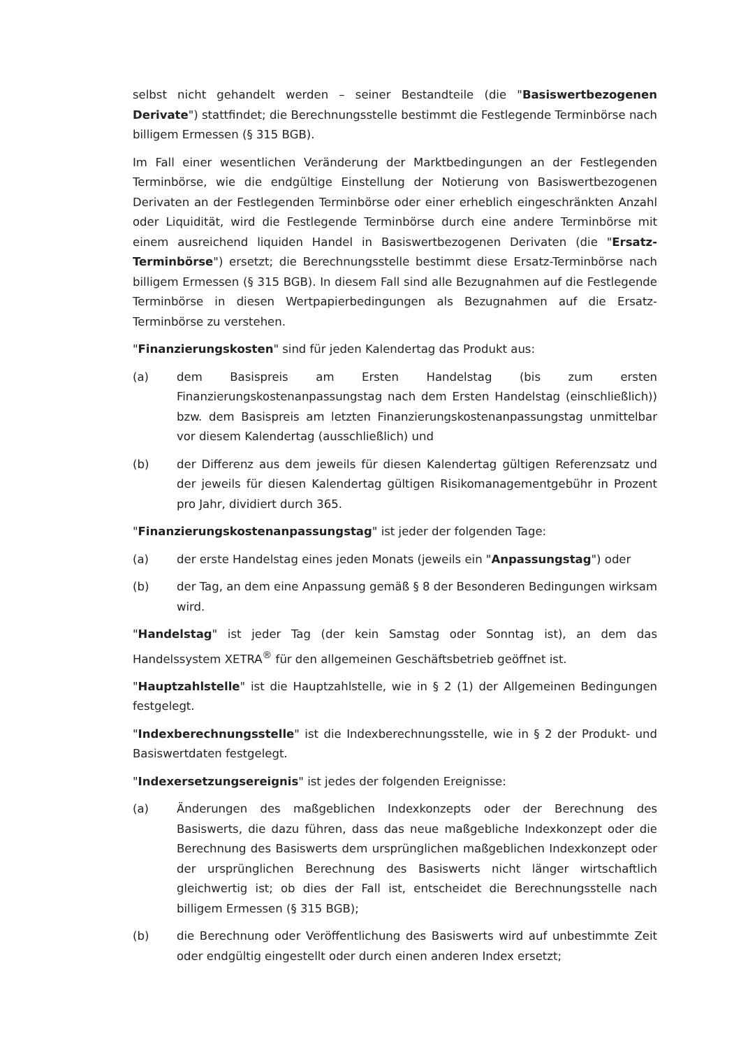selbst nicht gehandelt werden – seiner Bestandteile (die "Basiswertbezogenen Derivate") stattfindet; die Berechnungsstelle bestimmt die Festlegende Terminbörse nach billigem Ermessen (§ 315 BGB).
Im Fall einer wesentlichen Veränderung der Marktbedingungen an der Festlegenden Terminbörse, wie die endgültige Einstellung der Notierung von Basiswertbezogenen Derivaten an der Festlegenden Terminbörse oder einer erheblich eingeschränkten Anzahl oder Liquidität, wird die Festlegende Terminbörse durch eine andere Terminbörse mit einem ausreichend liquiden Handel in Basiswertbezogenen Derivaten (die "Ersatz-Terminbörse") ersetzt; die Berechnungsstelle bestimmt diese Ersatz-Terminbörse nach billigem Ermessen (§ 315 BGB). In diesem Fall sind alle Bezugnahmen auf die Festlegende Terminbörse in diesen Wertpapierbedingungen als Bezugnahmen auf die Ersatz-Terminbörse zu verstehen.
"Finanzierungskosten" sind für jeden Kalendertag das Produkt aus:
(a) dem Basispreis am Ersten Handelstag (bis zum ersten Finanzierungskostenanpassungstag nach dem Ersten Handelstag (einschließlich)) bzw. dem Basispreis am letzten Finanzierungskostenanpassungstag unmittelbar vor diesem Kalendertag (ausschließlich) und
(b) der Differenz aus dem jeweils für diesen Kalendertag gültigen Referenzsatz und der jeweils für diesen Kalendertag gültigen Risikomanagementgebühr in Prozent pro Jahr, dividiert durch 365.
"Finanzierungskostenanpassungstag" ist jeder der folgenden Tage:
(a) der erste Handelstag eines jeden Monats (jeweils ein "Anpassungstag") oder
(b) der Tag, an dem eine Anpassung gemäß § 8 der Besonderen Bedingungen wirksam wird.
"Handelstag" ist jeder Tag (der kein Samstag oder Sonntag ist), an dem das Handelssystem XETRA<sup>®</sup> für den allgemeinen Geschäftsbetrieb geöffnet ist.
"Hauptzahlstelle" ist die Hauptzahlstelle, wie in § 2 (1) der Allgemeinen Bedingungen festgelegt.
"Indexberechnungsstelle" ist die Indexberechnungsstelle, wie in § 2 der Produkt- und Basiswertdaten festgelegt.
"Indexersetzungsereignis" ist jedes der folgenden Ereignisse:
(a) Änderungen des maßgeblichen Indexkonzepts oder der Berechnung des Basiswerts, die dazu führen, dass das neue maßgebliche Indexkonzept oder die Berechnung des Basiswerts dem ursprünglichen maßgeblichen Indexkonzept oder der ursprünglichen Berechnung des Basiswerts nicht länger wirtschaftlich gleichwertig ist; ob dies der Fall ist, entscheidet die Berechnungsstelle nach billigem Ermessen (§ 315 BGB);
(b) die Berechnung oder Veröffentlichung des Basiswerts wird auf unbestimmte Zeit oder endgültig eingestellt oder durch einen anderen Index ersetzt;